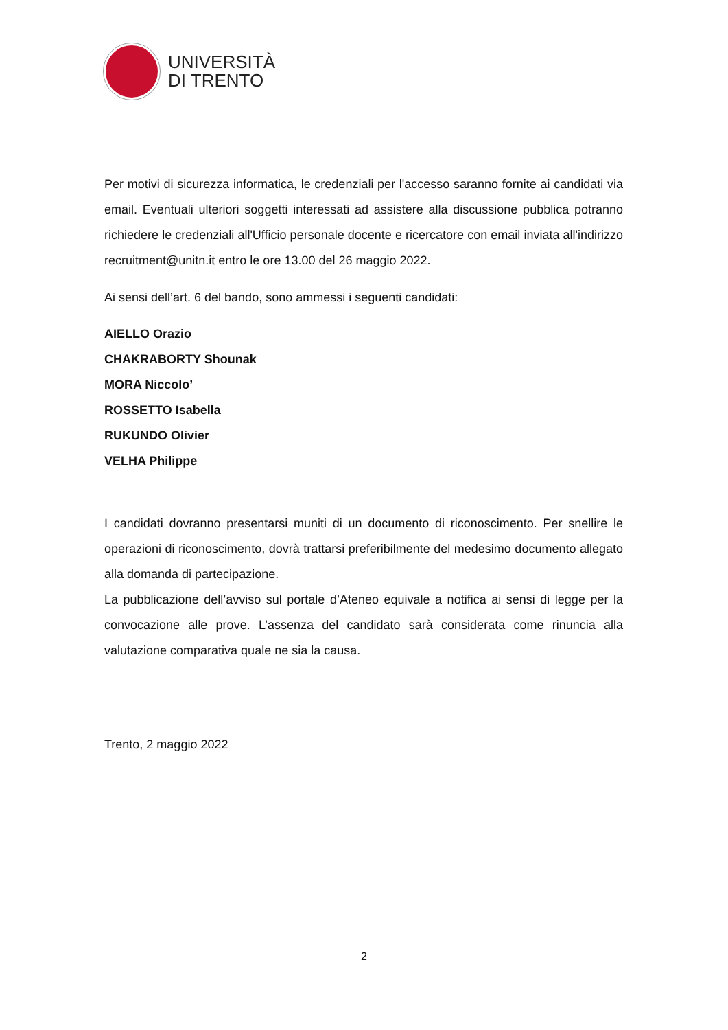UNIVERSITÀ
DI TRENTO
Per motivi di sicurezza informatica, le credenziali per l'accesso saranno fornite ai candidati via email. Eventuali ulteriori soggetti interessati ad assistere alla discussione pubblica potranno richiedere le credenziali all'Ufficio personale docente e ricercatore con email inviata all'indirizzo recruitment@unitn.it entro le ore 13.00 del 26 maggio 2022.
Ai sensi dell’art. 6 del bando, sono ammessi i seguenti candidati:
AIELLO Orazio
CHAKRABORTY Shounak
MORA Niccolo’
ROSSETTO Isabella
RUKUNDO Olivier
VELHA Philippe
I candidati dovranno presentarsi muniti di un documento di riconoscimento. Per snellire le operazioni di riconoscimento, dovrà trattarsi preferibilmente del medesimo documento allegato alla domanda di partecipazione.
La pubblicazione dell’avviso sul portale d’Ateneo equivale a notifica ai sensi di legge per la convocazione alle prove. L’assenza del candidato sarà considerata come rinuncia alla valutazione comparativa quale ne sia la causa.
Trento, 2 maggio 2022
2